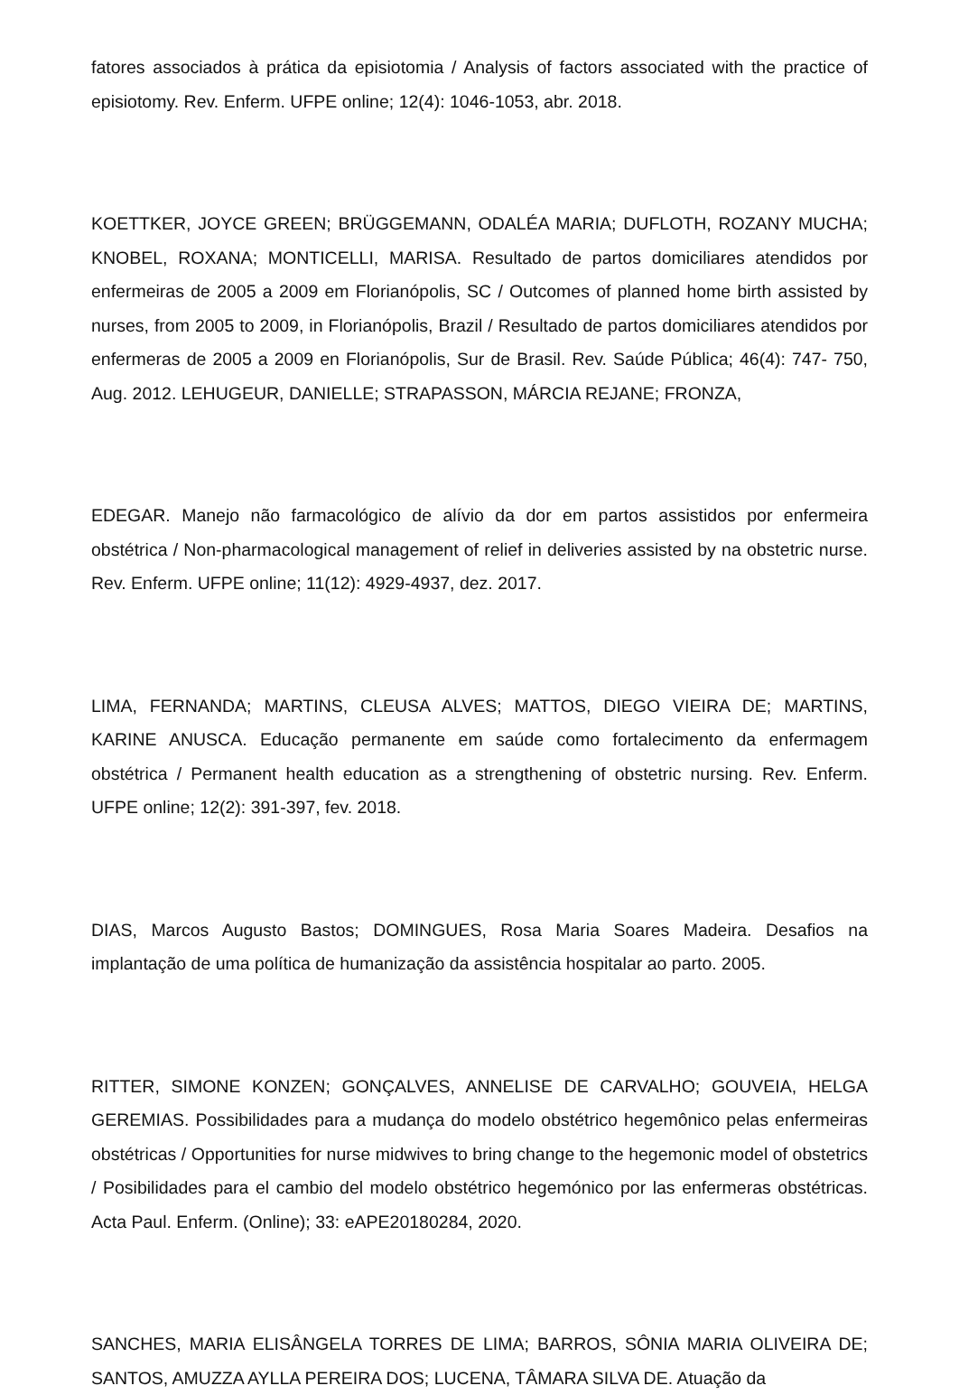fatores associados à prática da episiotomia / Analysis of factors associated with the practice of episiotomy. Rev. Enferm. UFPE online; 12(4): 1046-1053, abr. 2018.
KOETTKER, JOYCE GREEN; BRÜGGEMANN, ODALÉA MARIA; DUFLOTH, ROZANY MUCHA; KNOBEL, ROXANA; MONTICELLI, MARISA. Resultado de partos domiciliares atendidos por enfermeiras de 2005 a 2009 em Florianópolis, SC / Outcomes of planned home birth assisted by nurses, from 2005 to 2009, in Florianópolis, Brazil / Resultado de partos domiciliares atendidos por enfermeras de 2005 a 2009 en Florianópolis, Sur de Brasil. Rev. Saúde Pública; 46(4): 747- 750, Aug. 2012. LEHUGEUR, DANIELLE; STRAPASSON, MÁRCIA REJANE; FRONZA,
EDEGAR. Manejo não farmacológico de alívio da dor em partos assistidos por enfermeira obstétrica / Non-pharmacological management of relief in deliveries assisted by na obstetric nurse. Rev. Enferm. UFPE online; 11(12): 4929-4937, dez. 2017.
LIMA, FERNANDA; MARTINS, CLEUSA ALVES; MATTOS, DIEGO VIEIRA DE; MARTINS, KARINE ANUSCA. Educação permanente em saúde como fortalecimento da enfermagem obstétrica / Permanent health education as a strengthening of obstetric nursing. Rev. Enferm. UFPE online; 12(2): 391-397, fev. 2018.
DIAS, Marcos Augusto Bastos; DOMINGUES, Rosa Maria Soares Madeira. Desafios na implantação de uma política de humanização da assistência hospitalar ao parto. 2005.
RITTER, SIMONE KONZEN; GONÇALVES, ANNELISE DE CARVALHO; GOUVEIA, HELGA GEREMIAS. Possibilidades para a mudança do modelo obstétrico hegemônico pelas enfermeiras obstétricas / Opportunities for nurse midwives to bring change to the hegemonic model of obstetrics / Posibilidades para el cambio del modelo obstétrico hegemónico por las enfermeras obstétricas. Acta Paul. Enferm. (Online); 33: eAPE20180284, 2020.
SANCHES, MARIA ELISÂNGELA TORRES DE LIMA; BARROS, SÔNIA MARIA OLIVEIRA DE; SANTOS, AMUZZA AYLLA PEREIRA DOS; LUCENA, TÂMARA SILVA DE. Atuação da